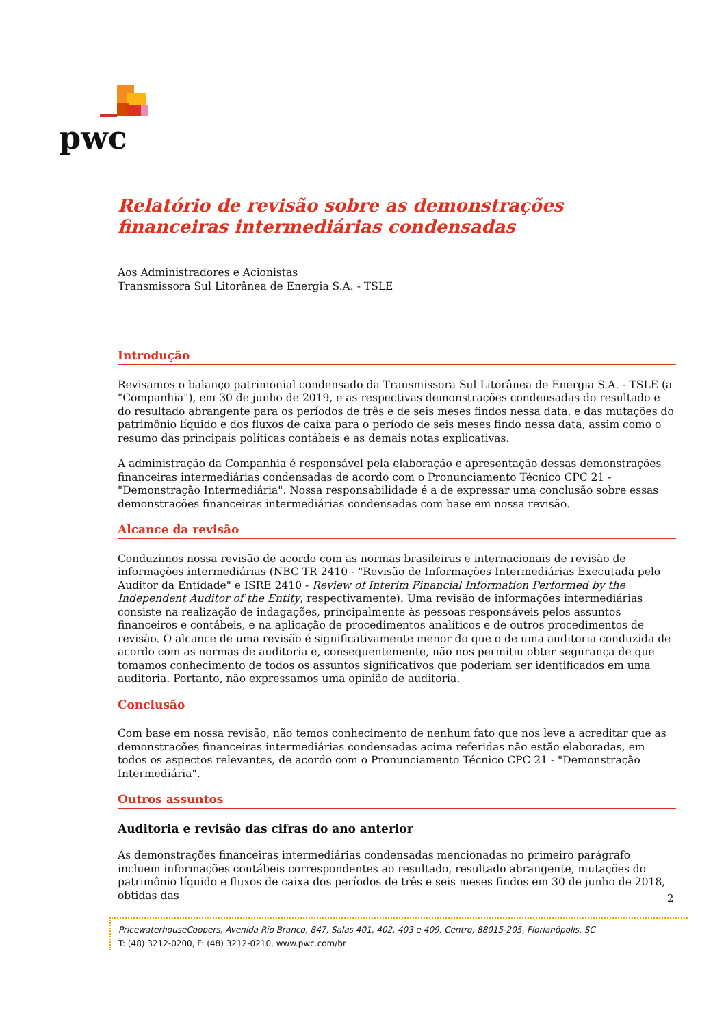pwc
Relatório de revisão sobre as demonstrações financeiras intermediárias condensadas
Aos Administradores e Acionistas
Transmissora Sul Litorânea de Energia S.A. - TSLE
Introdução
Revisamos o balanço patrimonial condensado da Transmissora Sul Litorânea de Energia S.A. - TSLE (a "Companhia"), em 30 de junho de 2019, e as respectivas demonstrações condensadas do resultado e do resultado abrangente para os períodos de três e de seis meses findos nessa data, e das mutações do patrimônio líquido e dos fluxos de caixa para o período de seis meses findo nessa data, assim como o resumo das principais políticas contábeis e as demais notas explicativas.
A administração da Companhia é responsável pela elaboração e apresentação dessas demonstrações financeiras intermediárias condensadas de acordo com o Pronunciamento Técnico CPC 21 - "Demonstração Intermediária". Nossa responsabilidade é a de expressar uma conclusão sobre essas demonstrações financeiras intermediárias condensadas com base em nossa revisão.
Alcance da revisão
Conduzimos nossa revisão de acordo com as normas brasileiras e internacionais de revisão de informações intermediárias (NBC TR 2410 - "Revisão de Informações Intermediárias Executada pelo Auditor da Entidade" e ISRE 2410 - Review of Interim Financial Information Performed by the Independent Auditor of the Entity, respectivamente). Uma revisão de informações intermediárias consiste na realização de indagações, principalmente às pessoas responsáveis pelos assuntos financeiros e contábeis, e na aplicação de procedimentos analíticos e de outros procedimentos de revisão. O alcance de uma revisão é significativamente menor do que o de uma auditoria conduzida de acordo com as normas de auditoria e, consequentemente, não nos permitiu obter segurança de que tomamos conhecimento de todos os assuntos significativos que poderiam ser identificados em uma auditoria. Portanto, não expressamos uma opinião de auditoria.
Conclusão
Com base em nossa revisão, não temos conhecimento de nenhum fato que nos leve a acreditar que as demonstrações financeiras intermediárias condensadas acima referidas não estão elaboradas, em todos os aspectos relevantes, de acordo com o Pronunciamento Técnico CPC 21 - "Demonstração Intermediária".
Outros assuntos
Auditoria e revisão das cifras do ano anterior
As demonstrações financeiras intermediárias condensadas mencionadas no primeiro parágrafo incluem informações contábeis correspondentes ao resultado, resultado abrangente, mutações do patrimônio líquido e fluxos de caixa dos períodos de três e seis meses findos em 30 de junho de 2018, obtidas das
2
PricewaterhouseCoopers, Avenida Rio Branco, 847, Salas 401, 402, 403 e 409, Centro, 88015-205, Florianópolis, SC
T: (48) 3212-0200, F: (48) 3212-0210, www.pwc.com/br